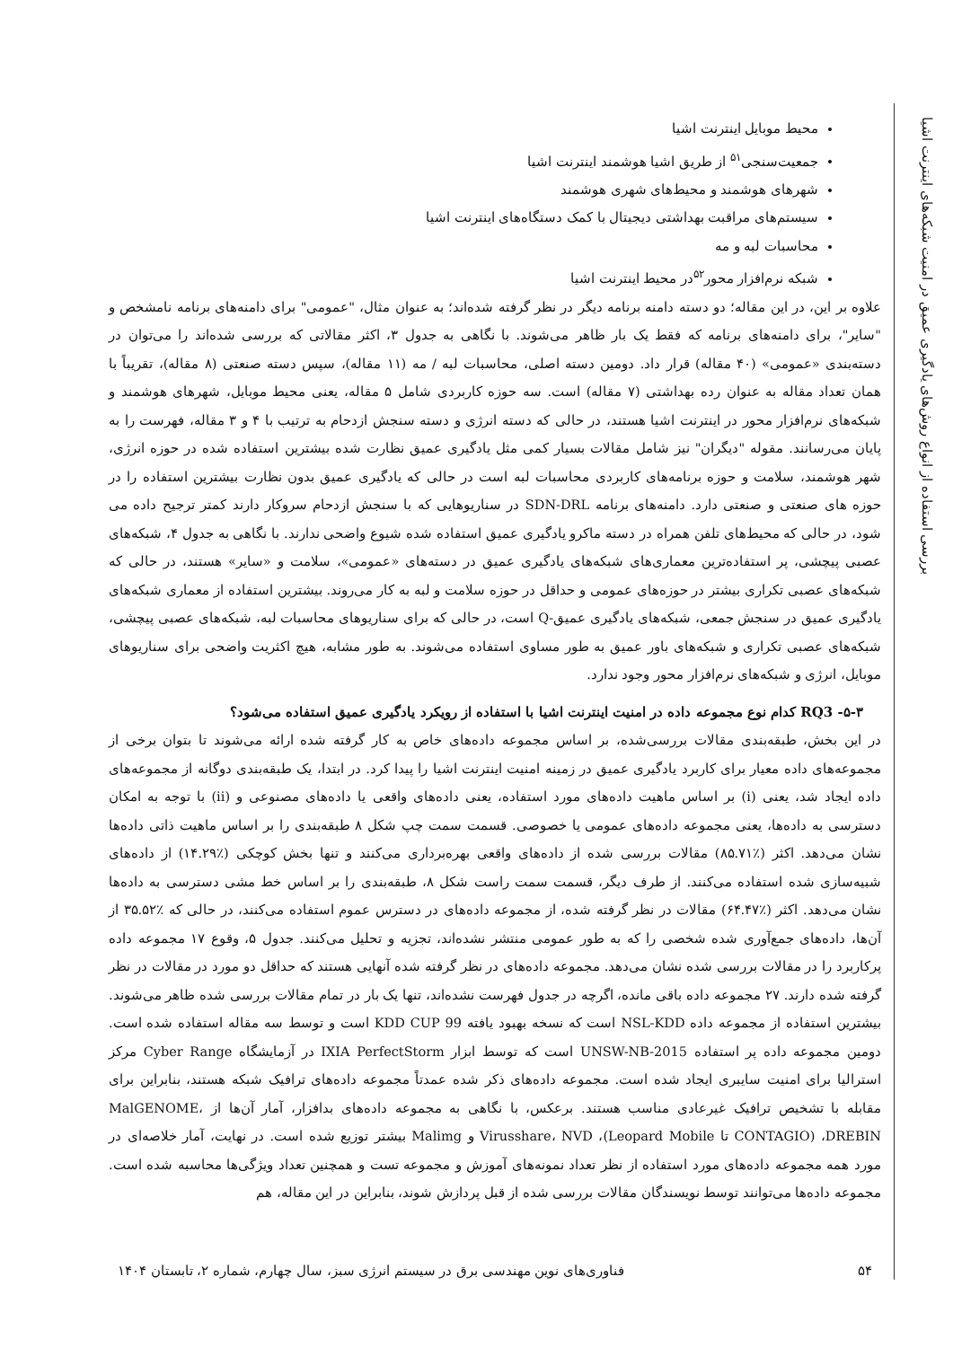بررسی استفاده از انواع روش‌های یادگیری عمیق در امنیت شبکه‌های اینترنت اشیا
محیط موبایل اینترنت اشیا
جمعیت‌سنجی<sup>۵۱</sup> از طریق اشیا هوشمند اینترنت اشیا
شهرهای هوشمند و محیط‌های شهری هوشمند
سیستم‌های مراقبت بهداشتی دیجیتال با کمک دستگاه‌های اینترنت اشیا
محاسبات لبه و مه
شبکه نرم‌افزار محور<sup>۵۲</sup>در محیط اینترنت اشیا
علاوه بر این، در این مقاله؛ دو دسته دامنه برنامه دیگر در نظر گرفته شده‌اند؛ به عنوان مثال، "عمومی" برای دامنه‌های برنامه نامشخص و "سایر"، برای دامنه‌های برنامه که فقط یک بار ظاهر می‌شوند. با نگاهی به جدول ۳، اکثر مقالاتی که بررسی شده‌اند را می‌توان در دسته‌بندی «عمومی» (۴۰ مقاله) قرار داد. دومین دسته اصلی، محاسبات لبه / مه (۱۱ مقاله)، سپس دسته صنعتی (۸ مقاله)، تقریباً با همان تعداد مقاله به عنوان رده بهداشتی (۷ مقاله) است. سه حوزه کاربردی شامل ۵ مقاله، یعنی محیط موبایل، شهرهای هوشمند و شبکه‌های نرم‌افزار محور در اینترنت اشیا هستند، در حالی که دسته انرژی و دسته سنجش ازدحام به ترتیب با ۴ و ۳ مقاله، فهرست را به پایان می‌رسانند. مقوله "دیگران" نیز شامل مقالات بسیار کمی مثل یادگیری عمیق نظارت شده بیشترین استفاده شده در حوزه انرژی، شهر هوشمند، سلامت و حوزه برنامه‌های کاربردی محاسبات لبه است در حالی که یادگیری عمیق بدون نظارت بیشترین استفاده را در حوزه های صنعتی و صنعتی دارد. دامنه‌های برنامه SDN-DRL در سناریوهایی که با سنجش ازدحام سروکار دارند کمتر ترجیح داده می شود، در حالی که محیط‌های تلفن همراه در دسته ماکرو یادگیری عمیق استفاده شده شیوع واضحی ندارند. با نگاهی به جدول ۴، شبکه‌های عصبی پیچشی، پر استفاده‌ترین معماری‌های شبکه‌های یادگیری عمیق در دسته‌های «عمومی»، سلامت و «سایر» هستند، در حالی که شبکه‌های عصبی تکراری بیشتر در حوزه‌های عمومی و حداقل در حوزه سلامت و لبه به کار می‌روند. بیشترین استفاده از معماری شبکه‌های یادگیری عمیق در سنجش جمعی، شبکه‌های یادگیری عمیق-Q است، در حالی که برای سناریوهای محاسبات لبه، شبکه‌های عصبی پیچشی، شبکه‌های عصبی تکراری و شبکه‌های باور عمیق به طور مساوی استفاده می‌شوند. به طور مشابه، هیچ اکثریت واضحی برای سناریوهای موبایل، انرژی و شبکه‌های نرم‌افزار محور وجود ندارد.
۵-۳- RQ3 کدام نوع مجموعه داده در امنیت اینترنت اشیا با استفاده از رویکرد یادگیری عمیق استفاده می‌شود؟
در این بخش، طبقه‌بندی مقالات بررسی‌شده، بر اساس مجموعه داده‌های خاص به کار گرفته شده ارائه می‌شوند تا بتوان برخی از مجموعه‌های داده معیار برای کاربرد یادگیری عمیق در زمینه امنیت اینترنت اشیا را پیدا کرد. در ابتدا، یک طبقه‌بندی دوگانه از مجموعه‌های داده ایجاد شد، یعنی (i) بر اساس ماهیت داده‌های مورد استفاده، یعنی داده‌های واقعی یا داده‌های مصنوعی و (ii) با توجه به امکان دسترسی به داده‌ها، یعنی مجموعه داده‌های عمومی یا خصوصی. قسمت سمت چپ شکل ۸ طبقه‌بندی را بر اساس ماهیت ذاتی داده‌ها نشان می‌دهد. اکثر (٪۸۵.۷۱) مقالات بررسی شده از داده‌های واقعی بهره‌برداری می‌کنند و تنها بخش کوچکی (٪۱۴.۲۹) از داده‌های شبیه‌سازی شده استفاده می‌کنند. از طرف دیگر، قسمت سمت راست شکل ۸، طبقه‌بندی را بر اساس خط مشی دسترسی به داده‌ها نشان می‌دهد. اکثر (٪۶۴.۴۷) مقالات در نظر گرفته شده، از مجموعه داده‌های در دسترس عموم استفاده می‌کنند، در حالی که ٪۳۵.۵۲ از آن‌ها، داده‌های جمع‌آوری شده شخصی را که به طور عمومی منتشر نشده‌اند، تجزیه و تحلیل می‌کنند. جدول ۵، وقوع ۱۷ مجموعه داده پرکاربرد را در مقالات بررسی شده نشان می‌دهد. مجموعه داده‌های در نظر گرفته شده آنهایی هستند که حداقل دو مورد در مقالات در نظر گرفته شده دارند. ۲۷ مجموعه داده باقی مانده، اگرچه در جدول فهرست نشده‌اند، تنها یک بار در تمام مقالات بررسی شده ظاهر می‌شوند. بیشترین استفاده از مجموعه داده NSL-KDD است که نسخه بهبود یافته KDD CUP 99 است و توسط سه مقاله استفاده شده است. دومین مجموعه داده پر استفاده UNSW-NB-2015 است که توسط ابزار IXIA PerfectStorm در آزمایشگاه Cyber Range مرکز استرالیا برای امنیت سایبری ایجاد شده است. مجموعه داده‌های ذکر شده عمدتاً مجموعه داده‌های ترافیک شبکه هستند، بنابراین برای مقابله با تشخیص ترافیک غیرعادی مناسب هستند. برعکس، با نگاهی به مجموعه داده‌های بدافزار، آمار آن‌ها از MalGENOME، DREBIN، (CONTAGIO تا Leopard Mobile)، Virusshare، NVD و Malimg بیشتر توزیع شده است. در نهایت، آمار خلاصه‌ای در مورد همه مجموعه داده‌های مورد استفاده از نظر تعداد نمونه‌های آموزش و مجموعه تست و همچنین تعداد ویژگی‌ها محاسبه شده است. مجموعه داده‌ها می‌توانند توسط نویسندگان مقالات بررسی شده از قبل پردازش شوند، بنابراین در این مقاله، هم
۵۴ فناوری‌های نوین مهندسی برق در سیستم انرژی سبز، سال چهارم، شماره ۲، تابستان ۱۴۰۴